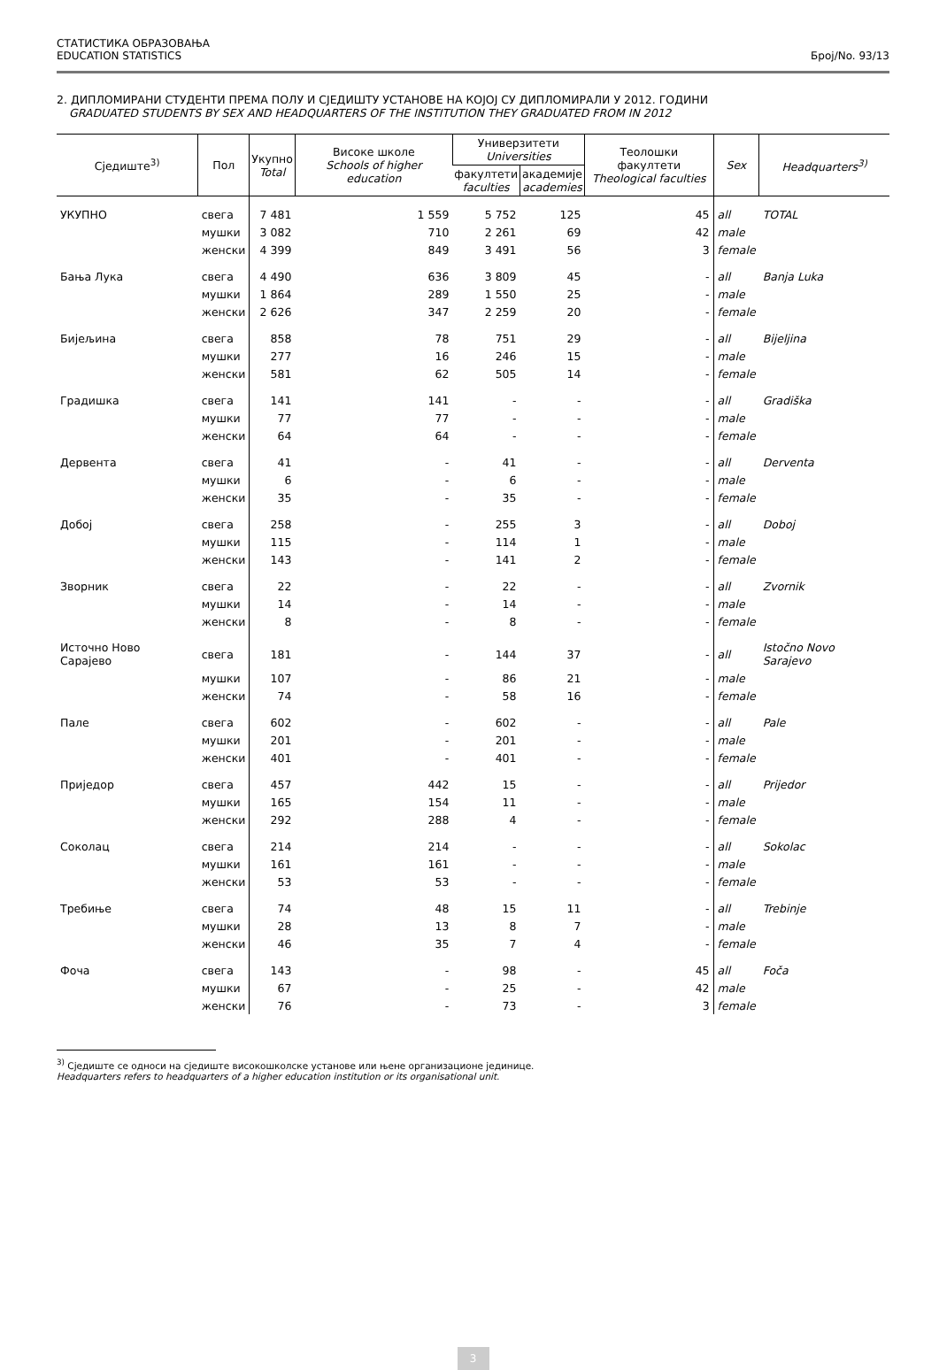СТАТИСТИКА ОБРАЗОВАЊА
EDUCATION STATISTICS
Број/No. 93/13
2. ДИПЛОМИРАНИ СТУДЕНТИ ПРЕМА ПОЛУ И СЈЕДИШТУ УСТАНОВЕ НА КОЈОЈ СУ ДИПЛОМИРАЛИ У 2012. ГОДИНИ
GRADUATED STUDENTS BY SEX AND HEADQUARTERS OF THE INSTITUTION THEY GRADUATED FROM IN 2012
| Сједиште<sup>3)</sup> | Пол | Укупно Total | Високе школе Schools of higher education | Универзитети Universities | | Теолошки факултети Theological faculties | Sex | Headquarters<sup>3)</sup> |
| --- | --- | --- | --- | --- | --- | --- | --- | --- |
| | | | | факултети faculties | академије academies | | | |
| УКУПНО | свега | 7 481 | 1 559 | 5 752 | 125 | 45 | all | TOTAL |
| | мушки | 3 082 | 710 | 2 261 | 69 | 42 | male | |
| | женски | 4 399 | 849 | 3 491 | 56 | 3 | female | |
| Бања Лука | свега | 4 490 | 636 | 3 809 | 45 | - | all | Banja Luka |
| | мушки | 1 864 | 289 | 1 550 | 25 | - | male | |
| | женски | 2 626 | 347 | 2 259 | 20 | - | female | |
| Бијељина | свега | 858 | 78 | 751 | 29 | - | all | Bijeljina |
| | мушки | 277 | 16 | 246 | 15 | - | male | |
| | женски | 581 | 62 | 505 | 14 | - | female | |
| Градишка | свега | 141 | 141 | - | - | - | all | Gradiška |
| | мушки | 77 | 77 | - | - | - | male | |
| | женски | 64 | 64 | - | - | - | female | |
| Дервента | свега | 41 | - | 41 | - | - | all | Derventa |
| | мушки | 6 | - | 6 | - | - | male | |
| | женски | 35 | - | 35 | - | - | female | |
| Добој | свега | 258 | - | 255 | 3 | - | all | Doboj |
| | мушки | 115 | - | 114 | 1 | - | male | |
| | женски | 143 | - | 141 | 2 | - | female | |
| Зворник | свега | 22 | - | 22 | - | - | all | Zvornik |
| | мушки | 14 | - | 14 | - | - | male | |
| | женски | 8 | - | 8 | - | - | female | |
| Источно Ново Сарајево | свега | 181 | - | 144 | 37 | - | all | Istočno Novo Sarajevo |
| | мушки | 107 | - | 86 | 21 | - | male | |
| | женски | 74 | - | 58 | 16 | - | female | |
| Пале | свега | 602 | - | 602 | - | - | all | Pale |
| | мушки | 201 | - | 201 | - | - | male | |
| | женски | 401 | - | 401 | - | - | female | |
| Приједор | свега | 457 | 442 | 15 | - | - | all | Prijedor |
| | мушки | 165 | 154 | 11 | - | - | male | |
| | женски | 292 | 288 | 4 | - | - | female | |
| Соколац | свега | 214 | 214 | - | - | - | all | Sokolac |
| | мушки | 161 | 161 | - | - | - | male | |
| | женски | 53 | 53 | - | - | - | female | |
| Требиње | свега | 74 | 48 | 15 | 11 | - | all | Trebinje |
| | мушки | 28 | 13 | 8 | 7 | - | male | |
| | женски | 46 | 35 | 7 | 4 | - | female | |
| Фоча | свега | 143 | - | 98 | - | 45 | all | Foča |
| | мушки | 67 | - | 25 | - | 42 | male | |
| | женски | 76 | - | 73 | - | 3 | female | |
<sup>3)</sup> Сједиште се односи на сједиште високошколске установе или њене организационе јединице.
Headquarters refers to headquarters of a higher education institution or its organisational unit.
3